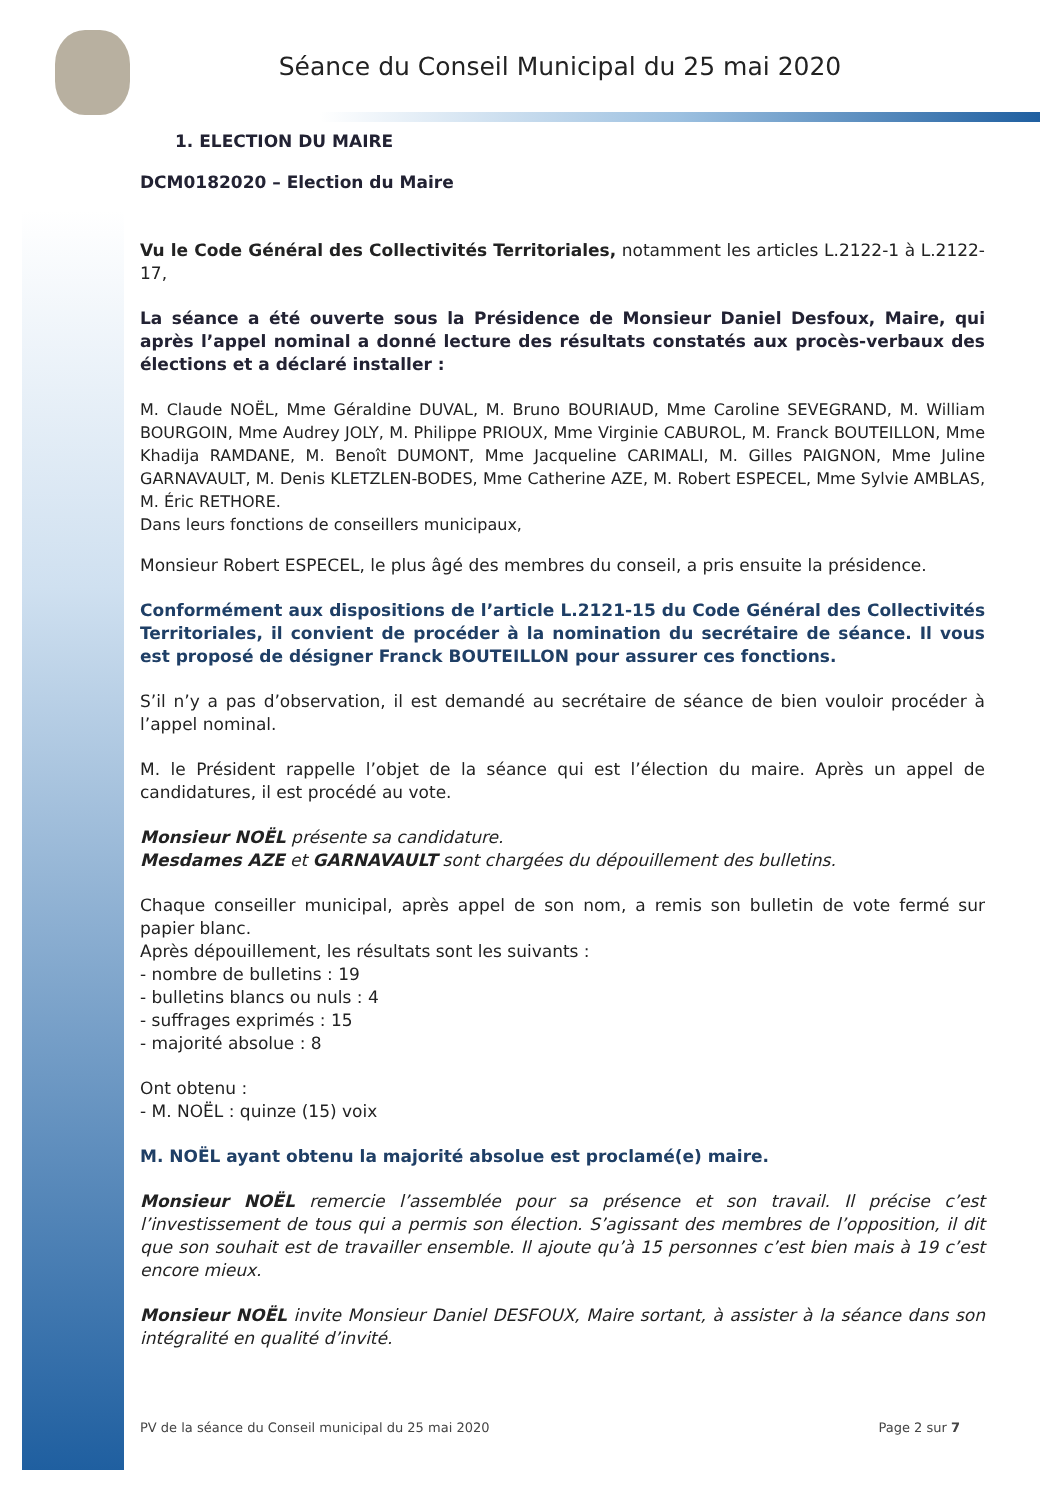Séance du Conseil Municipal du 25 mai 2020
1. ELECTION DU MAIRE
DCM0182020 – Election du Maire
Vu le Code Général des Collectivités Territoriales, notamment les articles L.2122-1 à L.2122-17,
La séance a été ouverte sous la Présidence de Monsieur Daniel Desfoux, Maire, qui après l’appel nominal a donné lecture des résultats constatés aux procès-verbaux des élections et a déclaré installer :
M. Claude NOËL, Mme Géraldine DUVAL, M. Bruno BOURIAUD, Mme Caroline SEVEGRAND, M. William BOURGOIN, Mme Audrey JOLY, M. Philippe PRIOUX, Mme Virginie CABUROL, M. Franck BOUTEILLON, Mme Khadija RAMDANE, M. Benoît DUMONT, Mme Jacqueline CARIMALI, M. Gilles PAIGNON, Mme Juline GARNAVAULT, M. Denis KLETZLEN-BODES, Mme Catherine AZE, M. Robert ESPECEL, Mme Sylvie AMBLAS, M. Éric RETHORE.
Dans leurs fonctions de conseillers municipaux,
Monsieur Robert ESPECEL, le plus âgé des membres du conseil, a pris ensuite la présidence.
Conformément aux dispositions de l’article L.2121-15 du Code Général des Collectivités Territoriales, il convient de procéder à la nomination du secrétaire de séance. Il vous est proposé de désigner Franck BOUTEILLON pour assurer ces fonctions.
S’il n’y a pas d’observation, il est demandé au secrétaire de séance de bien vouloir procéder à l’appel nominal.
M. le Président rappelle l’objet de la séance qui est l’élection du maire. Après un appel de candidatures, il est procédé au vote.
Monsieur NOËL présente sa candidature.
Mesdames AZE et GARNAVAULT sont chargées du dépouillement des bulletins.
Chaque conseiller municipal, après appel de son nom, a remis son bulletin de vote fermé sur papier blanc.
Après dépouillement, les résultats sont les suivants :
- nombre de bulletins : 19
- bulletins blancs ou nuls : 4
- suffrages exprimés : 15
- majorité absolue : 8
Ont obtenu :
- M. NOËL : quinze (15) voix
M. NOËL ayant obtenu la majorité absolue est proclamé(e) maire.
Monsieur NOËL remercie l’assemblée pour sa présence et son travail. Il précise c’est l’investissement de tous qui a permis son élection. S’agissant des membres de l’opposition, il dit que son souhait est de travailler ensemble. Il ajoute qu’à 15 personnes c’est bien mais à 19 c’est encore mieux.
Monsieur NOËL invite Monsieur Daniel DESFOUX, Maire sortant, à assister à la séance dans son intégralité en qualité d’invité.
PV de la séance du Conseil municipal du 25 mai 2020 Page 2 sur 7